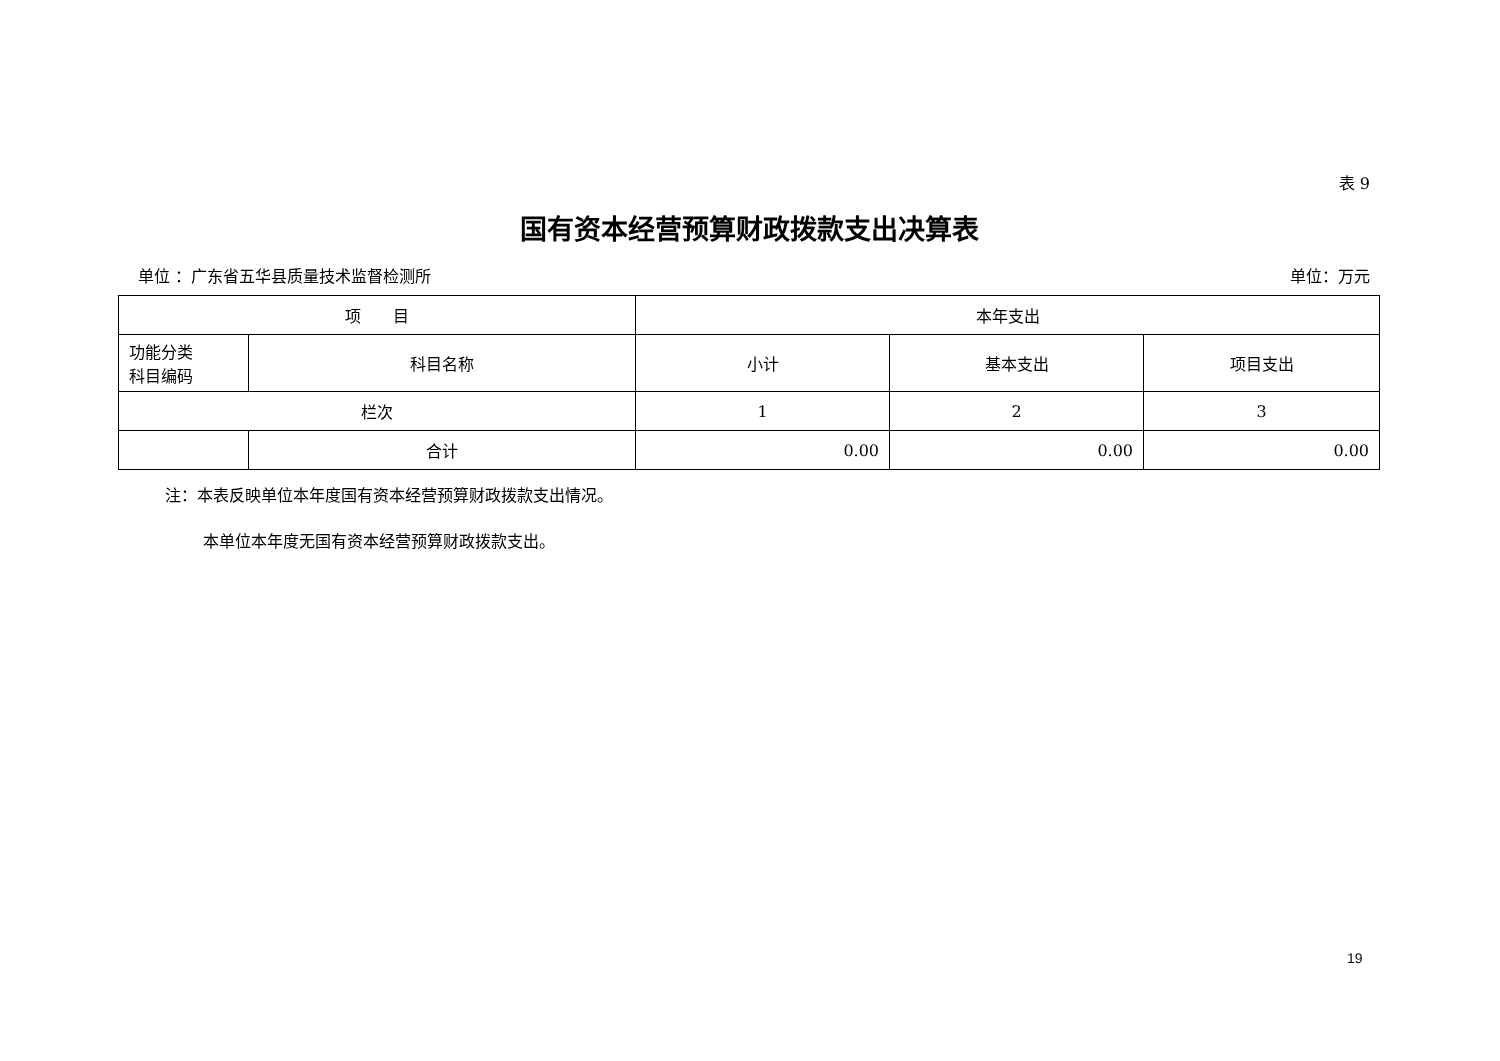表 9
国有资本经营预算财政拨款支出决算表
单位 ：广东省五华县质量技术监督检测所 单位：万元
| 项 目 | | 本年支出 | | |
| --- | --- | --- | --- | --- |
| 功能分类 科目编码 | 科目名称 | 小计 | 基本支出 | 项目支出 |
| 栏次 | | 1 | 2 | 3 |
| | 合计 | 0.00 | 0.00 | 0.00 |
注：本表反映单位本年度国有资本经营预算财政拨款支出情况。
本单位本年度无国有资本经营预算财政拨款支出。
19